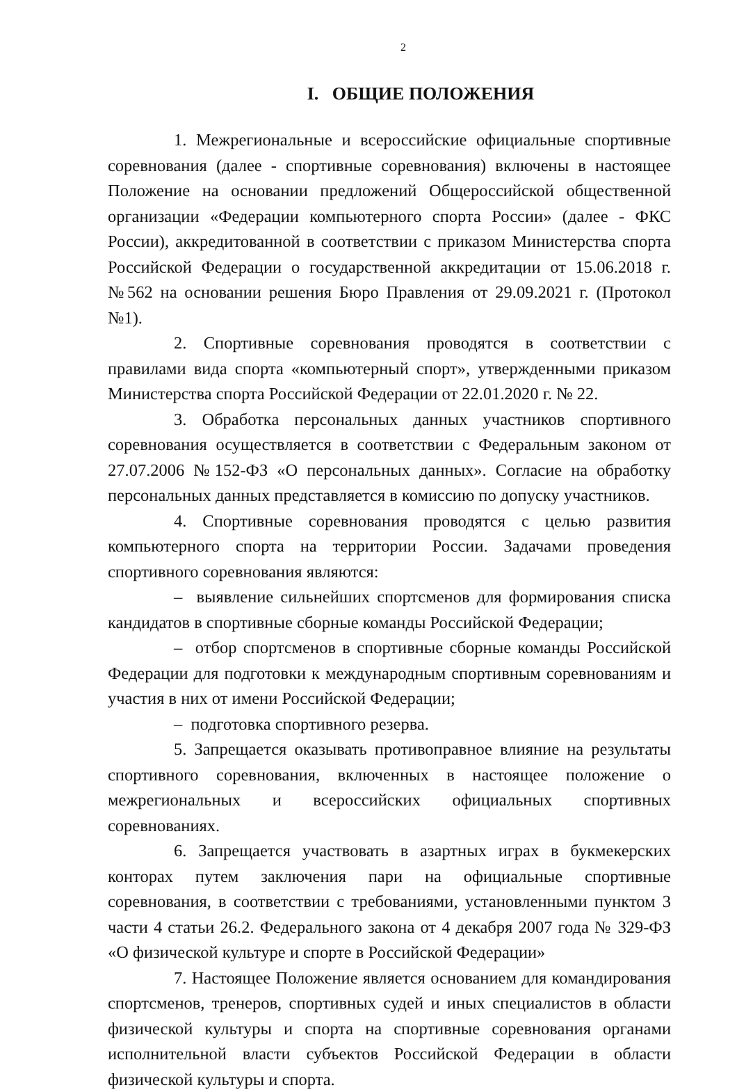2
I. ОБЩИЕ ПОЛОЖЕНИЯ
1. Межрегиональные и всероссийские официальные спортивные соревнования (далее - спортивные соревнования) включены в настоящее Положение на основании предложений Общероссийской общественной организации «Федерации компьютерного спорта России» (далее - ФКС России), аккредитованной в соответствии с приказом Министерства спорта Российской Федерации о государственной аккредитации от 15.06.2018 г. №562 на основании решения Бюро Правления от 29.09.2021 г. (Протокол №1).
2. Спортивные соревнования проводятся в соответствии с правилами вида спорта «компьютерный спорт», утвержденными приказом Министерства спорта Российской Федерации от 22.01.2020 г. № 22.
3. Обработка персональных данных участников спортивного соревнования осуществляется в соответствии с Федеральным законом от 27.07.2006 №152-ФЗ «О персональных данных». Согласие на обработку персональных данных представляется в комиссию по допуску участников.
4. Спортивные соревнования проводятся с целью развития компьютерного спорта на территории России. Задачами проведения спортивного соревнования являются:
– выявление сильнейших спортсменов для формирования списка кандидатов в спортивные сборные команды Российской Федерации;
– отбор спортсменов в спортивные сборные команды Российской Федерации для подготовки к международным спортивным соревнованиям и участия в них от имени Российской Федерации;
– подготовка спортивного резерва.
5. Запрещается оказывать противоправное влияние на результаты спортивного соревнования, включенных в настоящее положение о межрегиональных и всероссийских официальных спортивных соревнованиях.
6. Запрещается участвовать в азартных играх в букмекерских конторах путем заключения пари на официальные спортивные соревнования, в соответствии с требованиями, установленными пунктом 3 части 4 статьи 26.2. Федерального закона от 4 декабря 2007 года № 329-ФЗ «О физической культуре и спорте в Российской Федерации»
7. Настоящее Положение является основанием для командирования спортсменов, тренеров, спортивных судей и иных специалистов в области физической культуры и спорта на спортивные соревнования органами исполнительной власти субъектов Российской Федерации в области физической культуры и спорта.